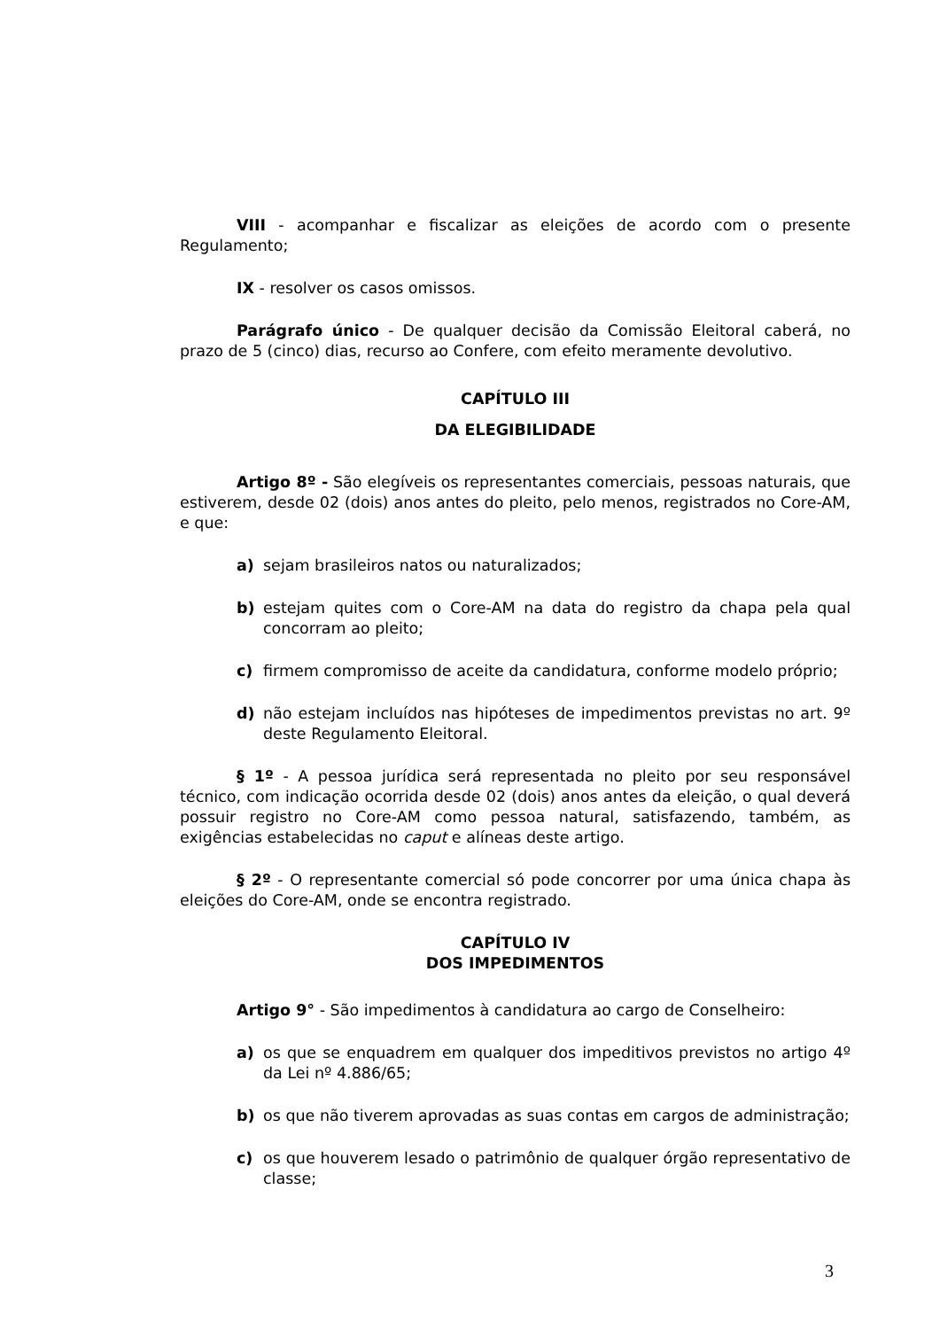VIII - acompanhar e fiscalizar as eleições de acordo com o presente Regulamento;
IX - resolver os casos omissos.
Parágrafo único - De qualquer decisão da Comissão Eleitoral caberá, no prazo de 5 (cinco) dias, recurso ao Confere, com efeito meramente devolutivo.
CAPÍTULO III
DA ELEGIBILIDADE
Artigo 8º - São elegíveis os representantes comerciais, pessoas naturais, que estiverem, desde 02 (dois) anos antes do pleito, pelo menos, registrados no Core-AM, e que:
a) sejam brasileiros natos ou naturalizados;
b) estejam quites com o Core-AM na data do registro da chapa pela qual concorram ao pleito;
c) firmem compromisso de aceite da candidatura, conforme modelo próprio;
d) não estejam incluídos nas hipóteses de impedimentos previstas no art. 9º deste Regulamento Eleitoral.
§ 1º - A pessoa jurídica será representada no pleito por seu responsável técnico, com indicação ocorrida desde 02 (dois) anos antes da eleição, o qual deverá possuir registro no Core-AM como pessoa natural, satisfazendo, também, as exigências estabelecidas no caput e alíneas deste artigo.
§ 2º - O representante comercial só pode concorrer por uma única chapa às eleições do Core-AM, onde se encontra registrado.
CAPÍTULO IV
DOS IMPEDIMENTOS
Artigo 9° - São impedimentos à candidatura ao cargo de Conselheiro:
a) os que se enquadrem em qualquer dos impeditivos previstos no artigo 4º da Lei nº 4.886/65;
b) os que não tiverem aprovadas as suas contas em cargos de administração;
c) os que houverem lesado o patrimônio de qualquer órgão representativo de classe;
3